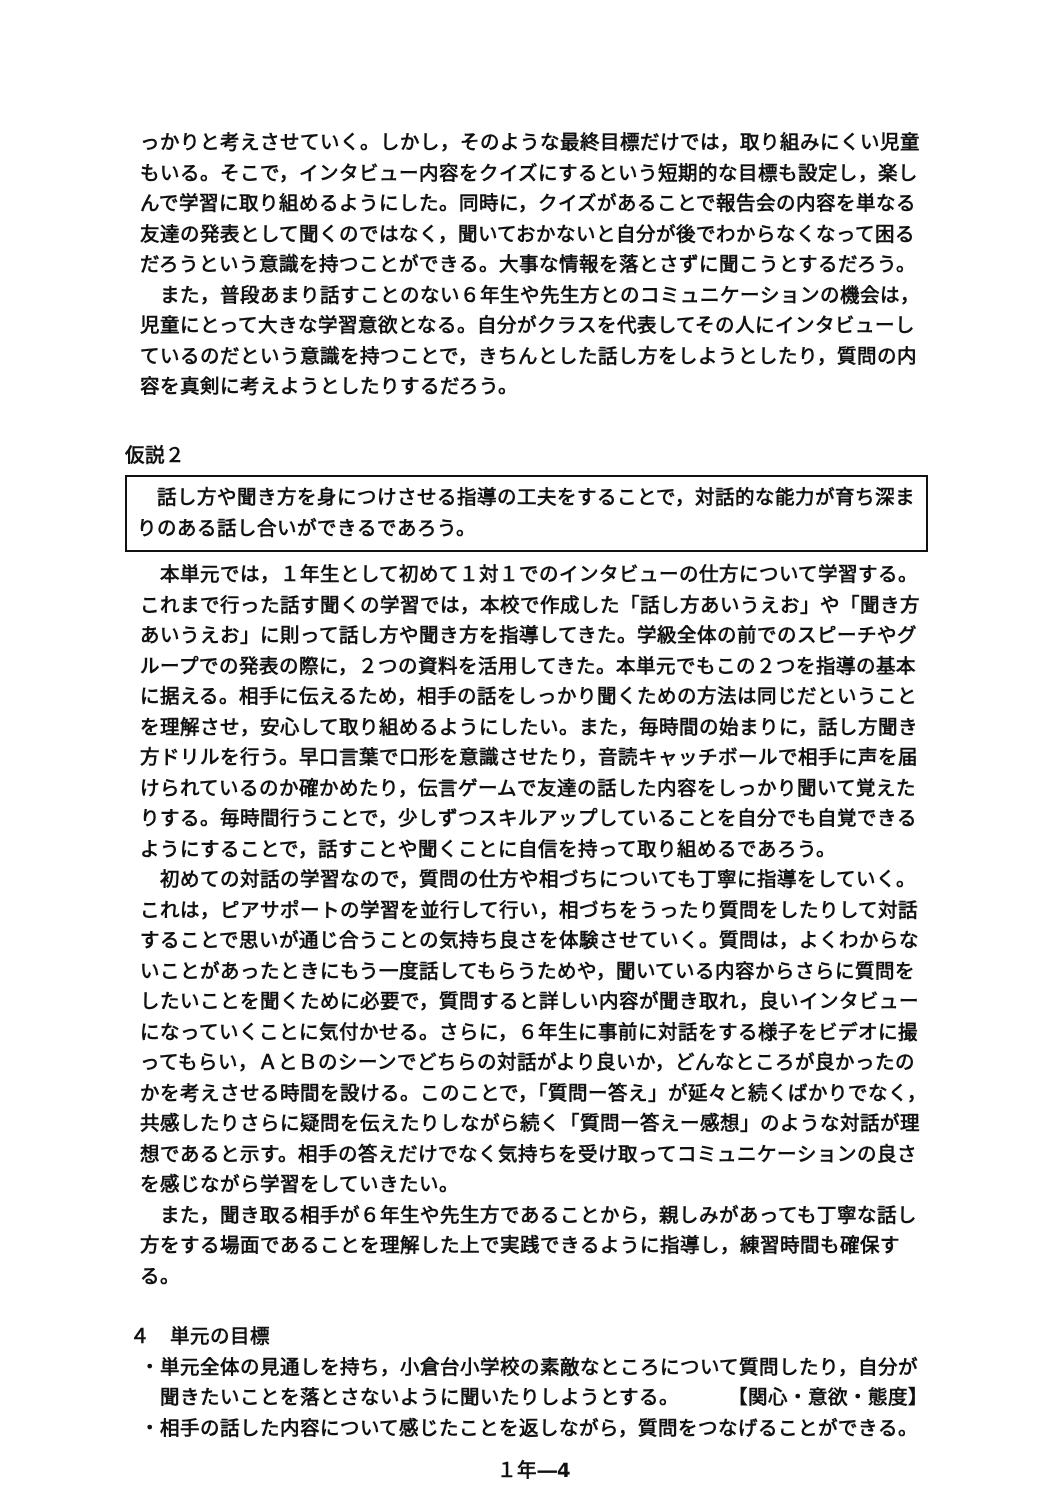っかりと考えさせていく。しかし，そのような最終目標だけでは，取り組みにくい児童もいる。そこで，インタビュー内容をクイズにするという短期的な目標も設定し，楽しんで学習に取り組めるようにした。同時に，クイズがあることで報告会の内容を単なる友達の発表として聞くのではなく，聞いておかないと自分が後でわからなくなって困るだろうという意識を持つことができる。大事な情報を落とさずに聞こうとするだろう。
また，普段あまり話すことのない６年生や先生方とのコミュニケーションの機会は，児童にとって大きな学習意欲となる。自分がクラスを代表してその人にインタビューしているのだという意識を持つことで，きちんとした話し方をしようとしたり，質問の内容を真剣に考えようとしたりするだろう。
仮説２
話し方や聞き方を身につけさせる指導の工夫をすることで，対話的な能力が育ち深まりのある話し合いができるであろう。
本単元では，１年生として初めて１対１でのインタビューの仕方について学習する。これまで行った話す聞くの学習では，本校で作成した「話し方あいうえお」や「聞き方あいうえお」に則って話し方や聞き方を指導してきた。学級全体の前でのスピーチやグループでの発表の際に，２つの資料を活用してきた。本単元でもこの２つを指導の基本に据える。相手に伝えるため，相手の話をしっかり聞くための方法は同じだということを理解させ，安心して取り組めるようにしたい。また，毎時間の始まりに，話し方聞き方ドリルを行う。早口言葉で口形を意識させたり，音読キャッチボールで相手に声を届けられているのか確かめたり，伝言ゲームで友達の話した内容をしっかり聞いて覚えたりする。毎時間行うことで，少しずつスキルアップしていることを自分でも自覚できるようにすることで，話すことや聞くことに自信を持って取り組めるであろう。
初めての対話の学習なので，質問の仕方や相づちについても丁寧に指導をしていく。これは，ピアサポートの学習を並行して行い，相づちをうったり質問をしたりして対話することで思いが通じ合うことの気持ち良さを体験させていく。質問は，よくわからないことがあったときにもう一度話してもらうためや，聞いている内容からさらに質問をしたいことを聞くために必要で，質問すると詳しい内容が聞き取れ，良いインタビューになっていくことに気付かせる。さらに，６年生に事前に対話をする様子をビデオに撮ってもらい，ＡとＢのシーンでどちらの対話がより良いか，どんなところが良かったのかを考えさせる時間を設ける。このことで，「質問ー答え」が延々と続くばかりでなく，共感したりさらに疑問を伝えたりしながら続く「質問ー答えー感想」のような対話が理想であると示す。相手の答えだけでなく気持ちを受け取ってコミュニケーションの良さを感じながら学習をしていきたい。
また，聞き取る相手が６年生や先生方であることから，親しみがあっても丁寧な話し方をする場面であることを理解した上で実践できるように指導し，練習時間も確保する。
４　単元の目標
・単元全体の見通しを持ち，小倉台小学校の素敵なところについて質問したり，自分が聞きたいことを落とさないように聞いたりしようとする。 【関心・意欲・態度】
・相手の話した内容について感じたことを返しながら，質問をつなげることができる。
１年―4